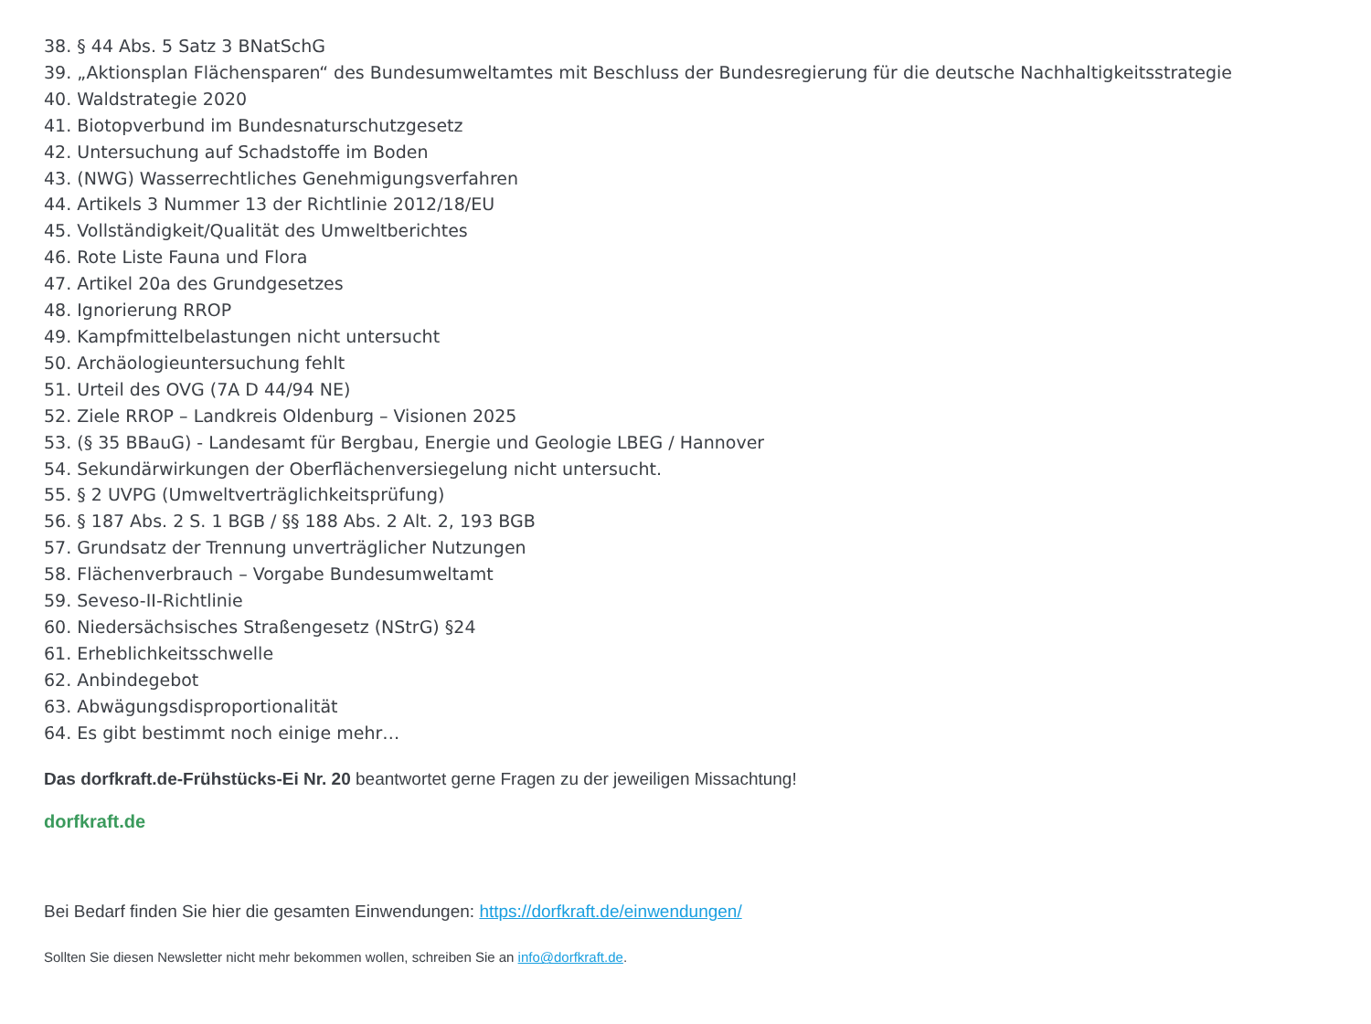38. § 44 Abs. 5 Satz 3 BNatSchG
39. „Aktionsplan Flächensparen“ des Bundesumweltamtes mit Beschluss der Bundesregierung für die deutsche Nachhaltigkeitsstrategie
40. Waldstrategie 2020
41. Biotopverbund im Bundesnaturschutzgesetz
42. Untersuchung auf Schadstoffe im Boden
43. (NWG) Wasserrechtliches Genehmigungsverfahren
44. Artikels 3 Nummer 13 der Richtlinie 2012/18/EU
45. Vollständigkeit/Qualität des Umweltberichtes
46. Rote Liste Fauna und Flora
47. Artikel 20a des Grundgesetzes
48. Ignorierung RROP
49. Kampfmittelbelastungen nicht untersucht
50. Archäologieuntersuchung fehlt
51. Urteil des OVG (7A D 44/94 NE)
52. Ziele RROP – Landkreis Oldenburg – Visionen 2025
53. (§ 35 BBauG) - Landesamt für Bergbau, Energie und Geologie LBEG / Hannover
54. Sekundärwirkungen der Oberflächenversiegelung nicht untersucht.
55. § 2 UVPG (Umweltverträglichkeitsprüfung)
56. § 187 Abs. 2 S. 1 BGB / §§ 188 Abs. 2 Alt. 2, 193 BGB
57. Grundsatz der Trennung unverträglicher Nutzungen
58. Flächenverbrauch – Vorgabe Bundesumweltamt
59. Seveso-II-Richtlinie
60. Niedersächsisches Straßengesetz (NStrG) §24
61. Erheblichkeitsschwelle
62. Anbindegebot
63. Abwägungsdisproportionalität
64. Es gibt bestimmt noch einige mehr…
Das dorfkraft.de-Frühstücks-Ei Nr. 20 beantwortet gerne Fragen zu der jeweiligen Missachtung!
dorfkraft.de
Bei Bedarf finden Sie hier die gesamten Einwendungen: https://dorfkraft.de/einwendungen/
Sollten Sie diesen Newsletter nicht mehr bekommen wollen, schreiben Sie an info@dorfkraft.de.